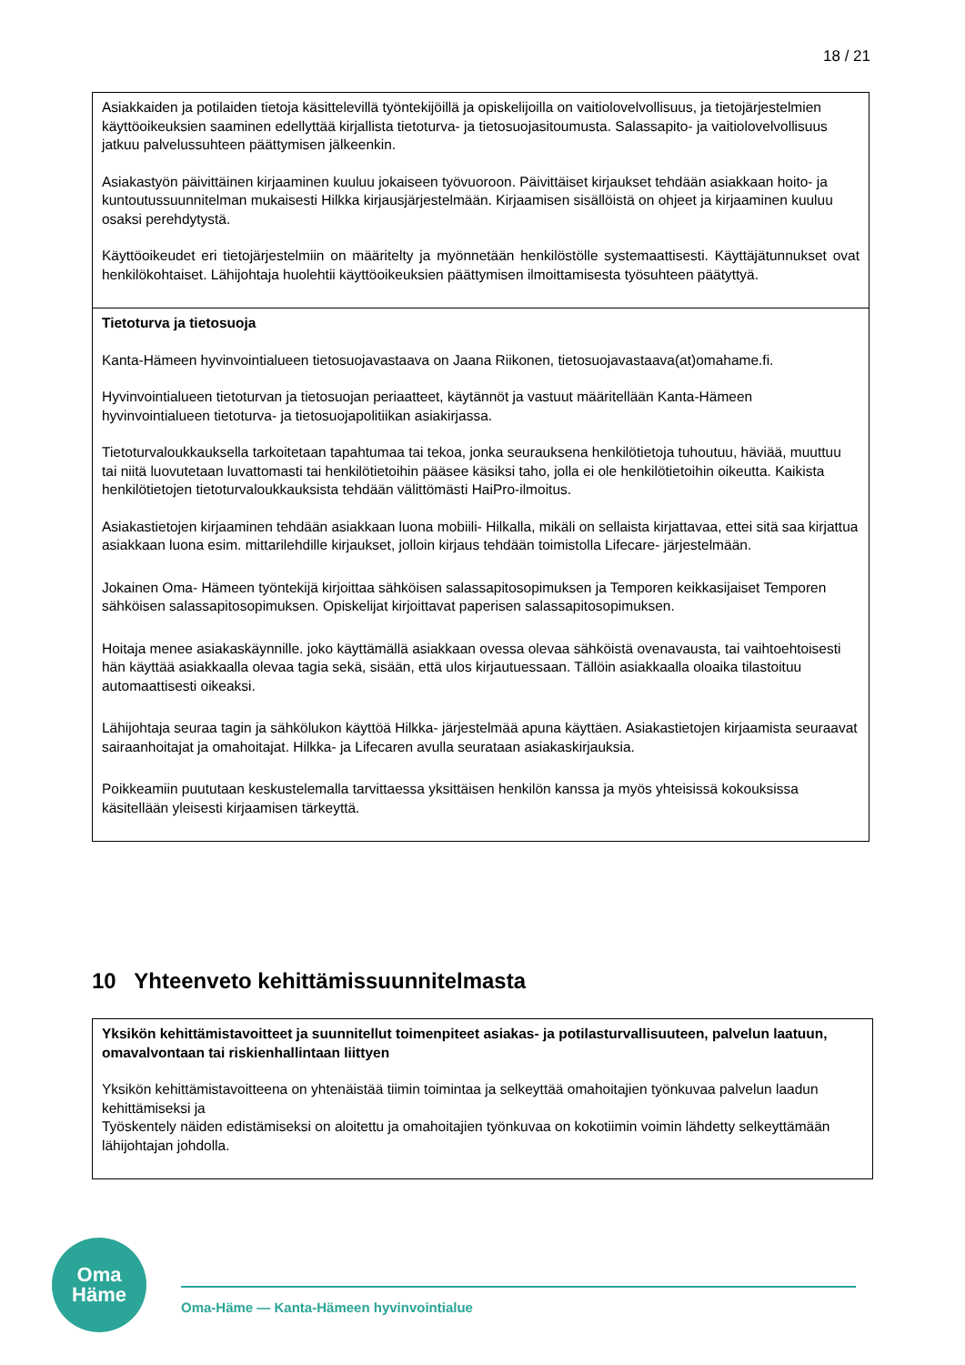18 / 21
| Asiakkaiden ja potilaiden tietoja käsittelevillä työntekijöillä ja opiskelijoilla on vaitiolovelvollisuus, ja tietojärjestelmien käyttöoikeuksien saaminen edellyttää kirjallista tietoturva- ja tietosuojasitoumusta. Salassapito- ja vaitiolovelvollisuus jatkuu palvelussuhteen päättymisen jälkeenkin. Asiakastyön päivittäinen kirjaaminen kuuluu jokaiseen työvuoroon. Päivittäiset kirjaukset tehdään asiakkaan hoito- ja kuntoutussuunnitelman mukaisesti Hilkka kirjausjärjestelmään. Kirjaamisen sisällöistä on ohjeet ja kirjaaminen kuuluu osaksi perehdytystä. Käyttöoikeudet eri tietojärjestelmiin on määritelty ja myönnetään henkilöstölle systemaattisesti. Käyttäjätunnukset ovat henkilökohtaiset. Lähijohtaja huolehtii käyttöoikeuksien päättymisen ilmoittamisesta työsuhteen päätyttyä. |
| Tietoturva ja tietosuoja Kanta-Hämeen hyvinvointialueen tietosuojavastaava on Jaana Riikonen, tietosuojavastaava(at)omahame.fi. Hyvinvointialueen tietoturvan ja tietosuojan periaatteet, käytännöt ja vastuut määritellään Kanta-Hämeen hyvinvointialueen tietoturva- ja tietosuojapolitiikan asiakirjassa. Tietoturvaloukkauksella tarkoitetaan tapahtumaa tai tekoa, jonka seurauksena henkilötietoja tuhoutuu, häviää, muuttuu tai niitä luovutetaan luvattomasti tai henkilötietoihin pääsee käsiksi taho, jolla ei ole henkilötietoihin oikeutta. Kaikista henkilötietojen tietoturvaloukkauksista tehdään välittömästi HaiPro-ilmoitus. Asiakastietojen kirjaaminen tehdään asiakkaan luona mobiili- Hilkalla, mikäli on sellaista kirjattavaa, ettei sitä saa kirjattua asiakkaan luona esim. mittarilehdille kirjaukset, jolloin kirjaus tehdään toimistolla Lifecare- järjestelmään. Jokainen Oma- Hämeen työntekijä kirjoittaa sähköisen salassapitosopimuksen ja Temporen keikkasijaiset Temporen sähköisen salassapitosopimuksen. Opiskelijat kirjoittavat paperisen salassapitosopimuksen. Hoitaja menee asiakaskäynnille. joko käyttämällä asiakkaan ovessa olevaa sähköistä ovenavausta, tai vaihtoehtoisesti hän käyttää asiakkaalla olevaa tagia sekä, sisään, että ulos kirjautuessaan. Tällöin asiakkaalla oloaika tilastoituu automaattisesti oikeaksi. Lähijohtaja seuraa tagin ja sähkölukon käyttöä Hilkka- järjestelmää apuna käyttäen. Asiakastietojen kirjaamista seuraavat sairaanhoitajat ja omahoitajat. Hilkka- ja Lifecaren avulla seurataan asiakaskirjauksia. Poikkeamiin puututaan keskustelemalla tarvittaessa yksittäisen henkilön kanssa ja myös yhteisissä kokouksissa käsitellään yleisesti kirjaamisen tärkeyttä. |
10 Yhteenveto kehittämissuunnitelmasta
| Yksikön kehittämistavoitteet ja suunnitellut toimenpiteet asiakas- ja potilasturvallisuuteen, palvelun laatuun, omavalvontaan tai riskienhallintaan liittyen Yksikön kehittämistavoitteena on yhtenäistää tiimin toimintaa ja selkeyttää omahoitajien työnkuvaa palvelun laadun kehittämiseksi ja Työskentely näiden edistämiseksi on aloitettu ja omahoitajien työnkuvaa on kokotiimin voimin lähdetty selkeyttämään lähijohtajan johdolla. |
Oma
Häme
Oma-Häme — Kanta-Hämeen hyvinvointialue